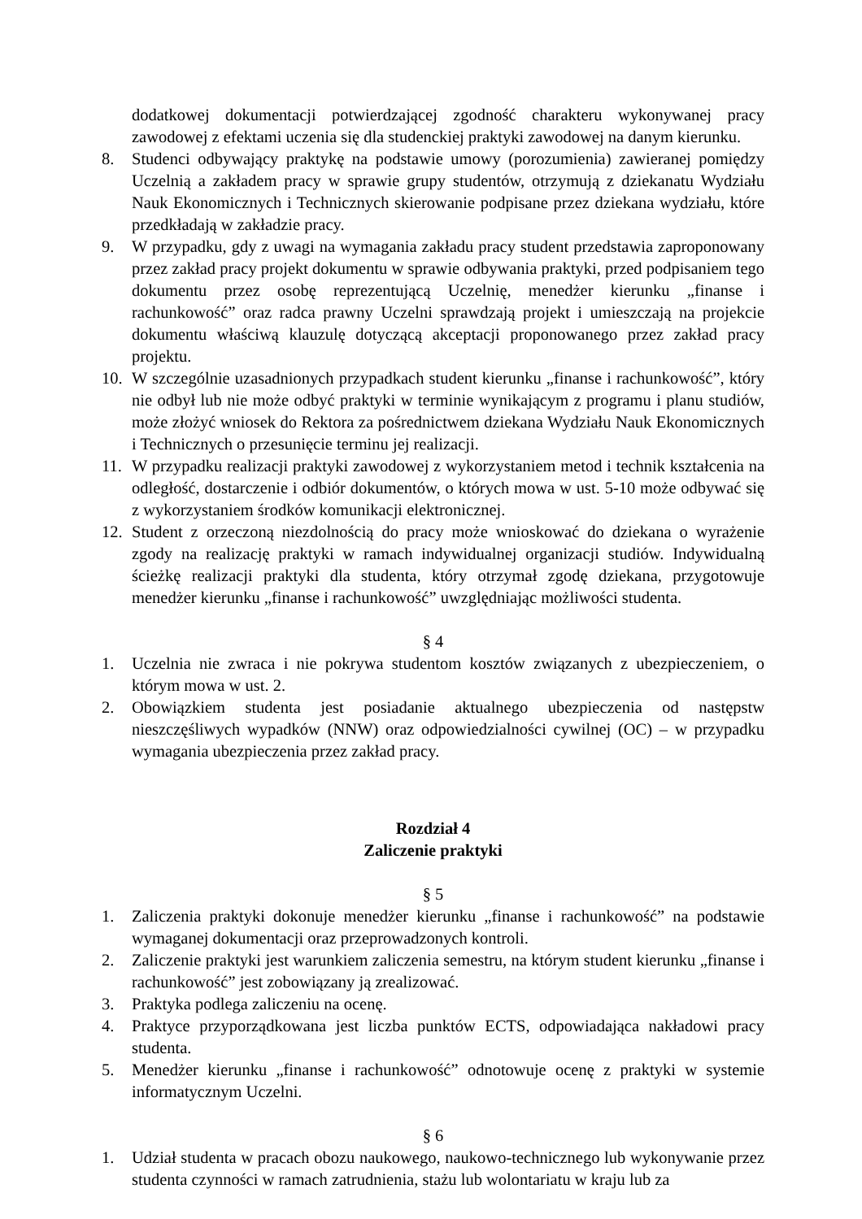dodatkowej dokumentacji potwierdzającej zgodność charakteru wykonywanej pracy zawodowej z efektami uczenia się dla studenckiej praktyki zawodowej na danym kierunku.
8. Studenci odbywający praktykę na podstawie umowy (porozumienia) zawieranej pomiędzy Uczelnią a zakładem pracy w sprawie grupy studentów, otrzymują z dziekanatu Wydziału Nauk Ekonomicznych i Technicznych skierowanie podpisane przez dziekana wydziału, które przedkładają w zakładzie pracy.
9. W przypadku, gdy z uwagi na wymagania zakładu pracy student przedstawia zaproponowany przez zakład pracy projekt dokumentu w sprawie odbywania praktyki, przed podpisaniem tego dokumentu przez osobę reprezentującą Uczelnię, menedżer kierunku „finanse i rachunkowość” oraz radca prawny Uczelni sprawdzają projekt i umieszczają na projekcie dokumentu właściwą klauzulę dotyczącą akceptacji proponowanego przez zakład pracy projektu.
10. W szczególnie uzasadnionych przypadkach student kierunku „finanse i rachunkowość”, który nie odbył lub nie może odbyć praktyki w terminie wynikającym z programu i planu studiów, może złożyć wniosek do Rektora za pośrednictwem dziekana Wydziału Nauk Ekonomicznych i Technicznych o przesunięcie terminu jej realizacji.
11. W przypadku realizacji praktyki zawodowej z wykorzystaniem metod i technik kształcenia na odległość, dostarczenie i odbiór dokumentów, o których mowa w ust. 5-10 może odbywać się z wykorzystaniem środków komunikacji elektronicznej.
12. Student z orzeczoną niezdolnością do pracy może wnioskować do dziekana o wyrażenie zgody na realizację praktyki w ramach indywidualnej organizacji studiów. Indywidualną ścieżkę realizacji praktyki dla studenta, który otrzymał zgodę dziekana, przygotowuje menedżer kierunku „finanse i rachunkowość” uwzględniając możliwości studenta.
§ 4
1. Uczelnia nie zwraca i nie pokrywa studentom kosztów związanych z ubezpieczeniem, o którym mowa w ust. 2.
2. Obowiązkiem studenta jest posiadanie aktualnego ubezpieczenia od następstw nieszczęśliwych wypadków (NNW) oraz odpowiedzialności cywilnej (OC) – w przypadku wymagania ubezpieczenia przez zakład pracy.
Rozdział 4
Zaliczenie praktyki
§ 5
1. Zaliczenia praktyki dokonuje menedżer kierunku „finanse i rachunkowość” na podstawie wymaganej dokumentacji oraz przeprowadzonych kontroli.
2. Zaliczenie praktyki jest warunkiem zaliczenia semestru, na którym student kierunku „finanse i rachunkowość” jest zobowiązany ją zrealizować.
3. Praktyka podlega zaliczeniu na ocenę.
4. Praktyce przyporządkowana jest liczba punktów ECTS, odpowiadająca nakładowi pracy studenta.
5. Menedżer kierunku „finanse i rachunkowość” odnotowuje ocenę z praktyki w systemie informatycznym Uczelni.
§ 6
1. Udział studenta w pracach obozu naukowego, naukowo-technicznego lub wykonywanie przez studenta czynności w ramach zatrudnienia, stażu lub wolontariatu w kraju lub za